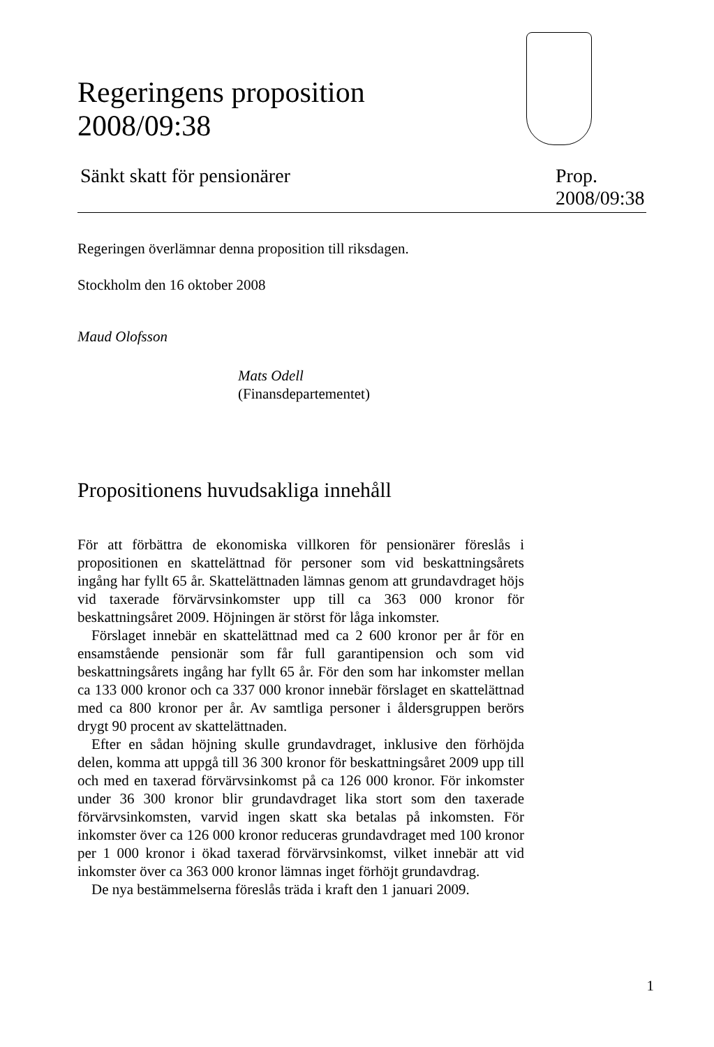Regeringens proposition
2008/09:38
Sänkt skatt för pensionärer
Prop.
2008/09:38
Regeringen överlämnar denna proposition till riksdagen.
Stockholm den 16 oktober 2008
Maud Olofsson
Mats Odell
(Finansdepartementet)
Propositionens huvudsakliga innehåll
För att förbättra de ekonomiska villkoren för pensionärer föreslås i propositionen en skattelättnad för personer som vid beskattningsårets ingång har fyllt 65 år. Skattelättnaden lämnas genom att grundavdraget höjs vid taxerade förvärvsinkomster upp till ca 363 000 kronor för beskattningsåret 2009. Höjningen är störst för låga inkomster.
Förslaget innebär en skattelättnad med ca 2 600 kronor per år för en ensamstående pensionär som får full garantipension och som vid beskattningsårets ingång har fyllt 65 år. För den som har inkomster mellan ca 133 000 kronor och ca 337 000 kronor innebär förslaget en skattelättnad med ca 800 kronor per år. Av samtliga personer i åldersgruppen berörs drygt 90 procent av skattelättnaden.
Efter en sådan höjning skulle grundavdraget, inklusive den förhöjda delen, komma att uppgå till 36 300 kronor för beskattningsåret 2009 upp till och med en taxerad förvärvsinkomst på ca 126 000 kronor. För inkomster under 36 300 kronor blir grundavdraget lika stort som den taxerade förvärvsinkomsten, varvid ingen skatt ska betalas på inkomsten. För inkomster över ca 126 000 kronor reduceras grundavdraget med 100 kronor per 1 000 kronor i ökad taxerad förvärvsinkomst, vilket innebär att vid inkomster över ca 363 000 kronor lämnas inget förhöjt grundavdrag.
De nya bestämmelserna föreslås träda i kraft den 1 januari 2009.
1